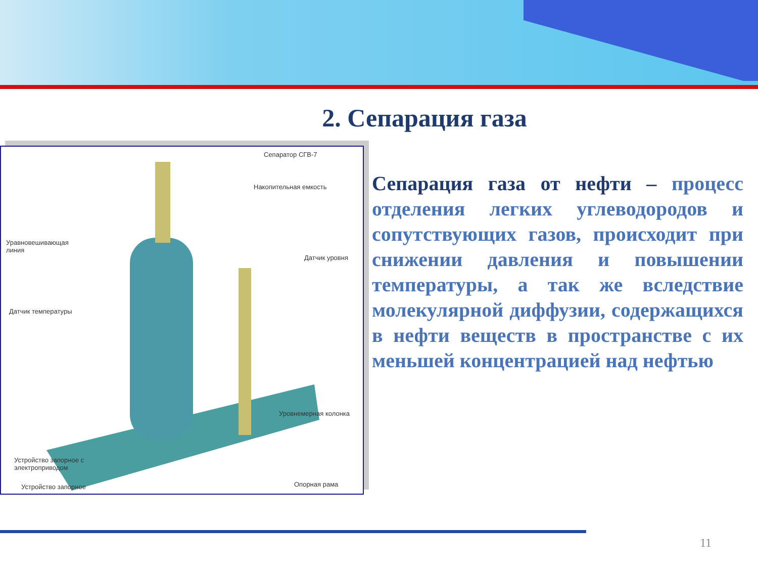2. Сепарация газа
Сепаратор СГВ-7
Накопительная емкость
Уравновешивающая
линия
Датчик уровня
Датчик температуры
Уровнемерная колонка
Устройство запорное с
электроприводом
Опорная рама
Устройство запорное
Сепарация газа от нефти – процесс отделения легких углеводородов и сопутствующих газов, происходит при снижении давления и повышении температуры, а так же вследствие молекулярной диффузии, содержащихся в нефти веществ в пространстве с их меньшей концентрацией над нефтью
11